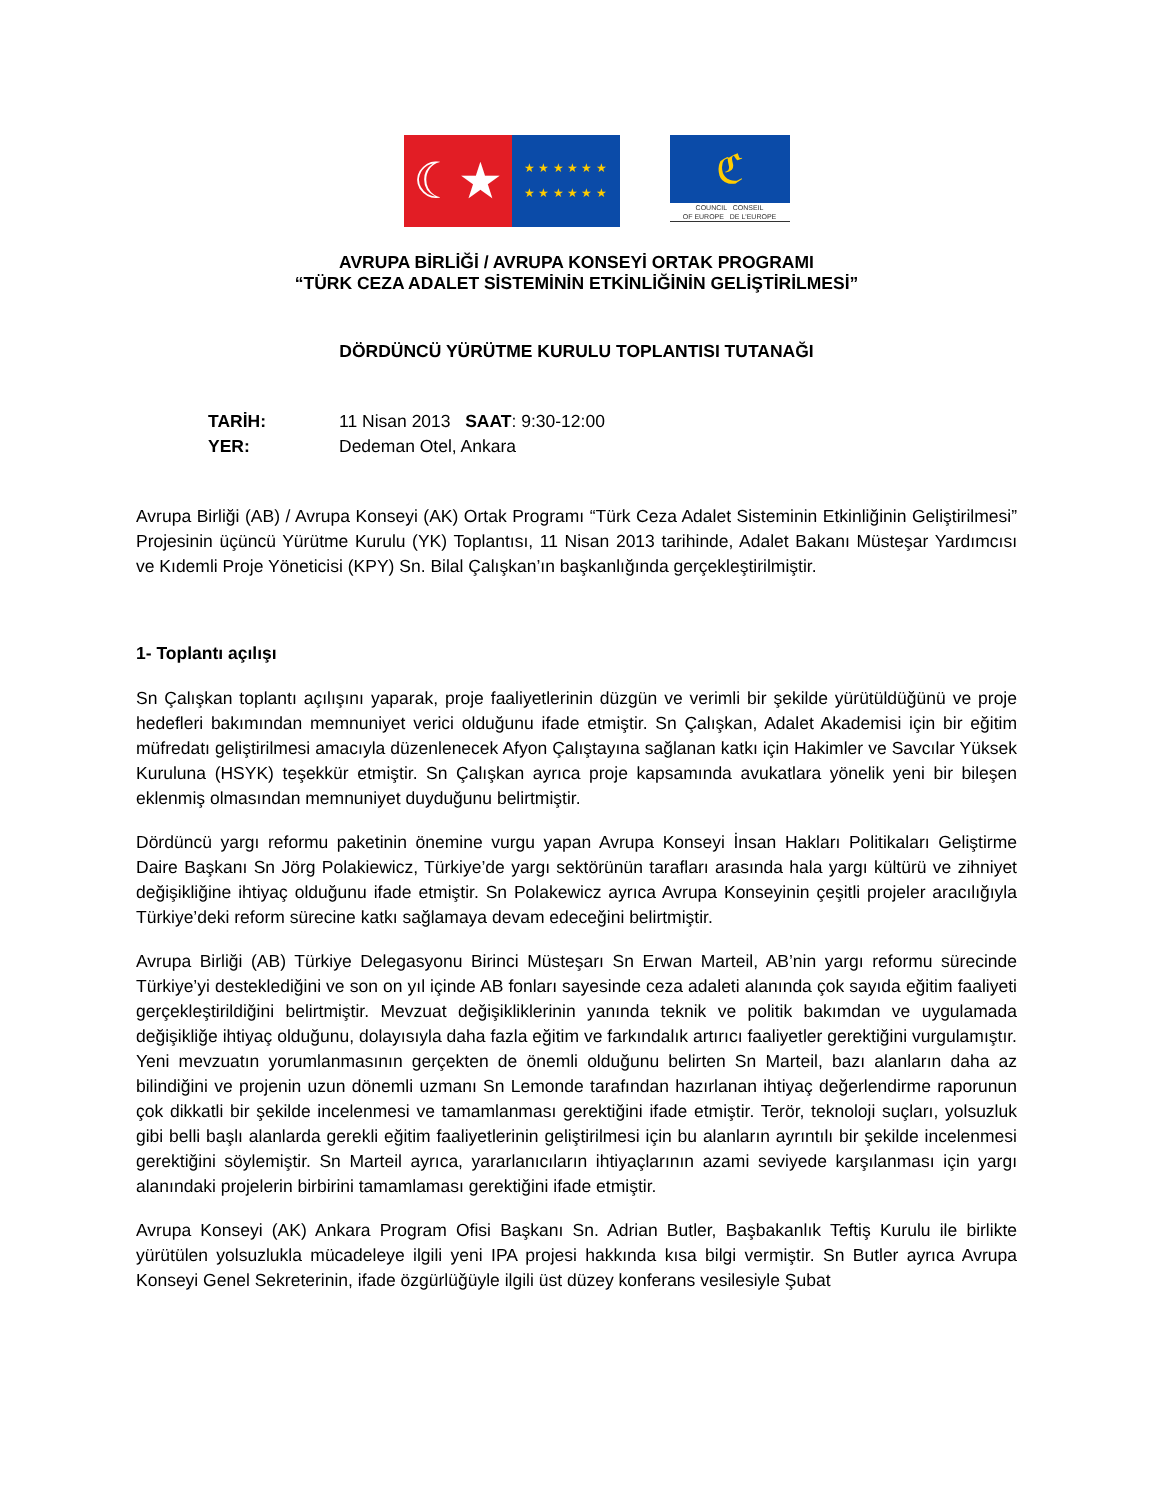☾★
★ ★ ★ ★ ★ ★
★ ★ ★ ★ ★ ★
ℭ
COUNCIL CONSEIL
OF EUROPE DE L'EUROPE
AVRUPA BİRLİĞİ / AVRUPA KONSEYİ ORTAK PROGRAMI
“TÜRK CEZA ADALET SİSTEMİNİN ETKİNLİĞİNİN GELİŞTİRİLMESİ”
DÖRDÜNCÜ YÜRÜTME KURULU TOPLANTISI TUTANAĞI
TARİH: 11 Nisan 2013 SAAT: 9:30-12:00
YER: Dedeman Otel, Ankara
Avrupa Birliği (AB) / Avrupa Konseyi (AK) Ortak Programı “Türk Ceza Adalet Sisteminin Etkinliğinin Geliştirilmesi” Projesinin üçüncü Yürütme Kurulu (YK) Toplantısı, 11 Nisan 2013 tarihinde, Adalet Bakanı Müsteşar Yardımcısı ve Kıdemli Proje Yöneticisi (KPY) Sn. Bilal Çalışkan’ın başkanlığında gerçekleştirilmiştir.
1- Toplantı açılışı
Sn Çalışkan toplantı açılışını yaparak, proje faaliyetlerinin düzgün ve verimli bir şekilde yürütüldüğünü ve proje hedefleri bakımından memnuniyet verici olduğunu ifade etmiştir. Sn Çalışkan, Adalet Akademisi için bir eğitim müfredatı geliştirilmesi amacıyla düzenlenecek Afyon Çalıştayına sağlanan katkı için Hakimler ve Savcılar Yüksek Kuruluna (HSYK) teşekkür etmiştir. Sn Çalışkan ayrıca proje kapsamında avukatlara yönelik yeni bir bileşen eklenmiş olmasından memnuniyet duyduğunu belirtmiştir.
Dördüncü yargı reformu paketinin önemine vurgu yapan Avrupa Konseyi İnsan Hakları Politikaları Geliştirme Daire Başkanı Sn Jörg Polakiewicz, Türkiye’de yargı sektörünün tarafları arasında hala yargı kültürü ve zihniyet değişikliğine ihtiyaç olduğunu ifade etmiştir. Sn Polakewicz ayrıca Avrupa Konseyinin çeşitli projeler aracılığıyla Türkiye’deki reform sürecine katkı sağlamaya devam edeceğini belirtmiştir.
Avrupa Birliği (AB) Türkiye Delegasyonu Birinci Müsteşarı Sn Erwan Marteil, AB’nin yargı reformu sürecinde Türkiye’yi desteklediğini ve son on yıl içinde AB fonları sayesinde ceza adaleti alanında çok sayıda eğitim faaliyeti gerçekleştirildiğini belirtmiştir. Mevzuat değişikliklerinin yanında teknik ve politik bakımdan ve uygulamada değişikliğe ihtiyaç olduğunu, dolayısıyla daha fazla eğitim ve farkındalık artırıcı faaliyetler gerektiğini vurgulamıştır. Yeni mevzuatın yorumlanmasının gerçekten de önemli olduğunu belirten Sn Marteil, bazı alanların daha az bilindiğini ve projenin uzun dönemli uzmanı Sn Lemonde tarafından hazırlanan ihtiyaç değerlendirme raporunun çok dikkatli bir şekilde incelenmesi ve tamamlanması gerektiğini ifade etmiştir. Terör, teknoloji suçları, yolsuzluk gibi belli başlı alanlarda gerekli eğitim faaliyetlerinin geliştirilmesi için bu alanların ayrıntılı bir şekilde incelenmesi gerektiğini söylemiştir. Sn Marteil ayrıca, yararlanıcıların ihtiyaçlarının azami seviyede karşılanması için yargı alanındaki projelerin birbirini tamamlaması gerektiğini ifade etmiştir.
Avrupa Konseyi (AK) Ankara Program Ofisi Başkanı Sn. Adrian Butler, Başbakanlık Teftiş Kurulu ile birlikte yürütülen yolsuzlukla mücadeleye ilgili yeni IPA projesi hakkında kısa bilgi vermiştir. Sn Butler ayrıca Avrupa Konseyi Genel Sekreterinin, ifade özgürlüğüyle ilgili üst düzey konferans vesilesiyle Şubat